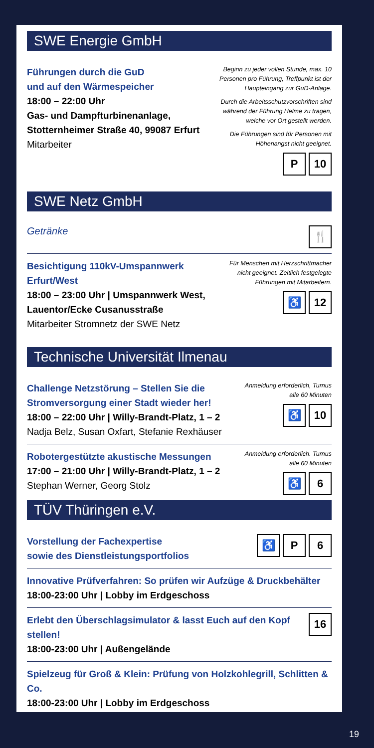SWE Energie GmbH
Führungen durch die GuD
und auf den Wärmespeicher
18:00 – 22:00 Uhr
Gas- und Dampfturbinenanlage,
Stotternheimer Straße 40, 99087 Erfurt
Mitarbeiter
Beginn zu jeder vollen Stunde, max. 10 Personen pro Führung, Treffpunkt ist der Haupteingang zur GuD-Anlage.
Durch die Arbeitsschutzvorschriften sind während der Führung Helme zu tragen, welche vor Ort gestellt werden.
Die Führungen sind für Personen mit Höhenangst nicht geeignet.
P 10
SWE Netz GmbH
Getränke
🍴
Besichtigung 110kV-Umspannwerk Erfurt/West
18:00 – 23:00 Uhr | Umspannwerk West,
Lauentor/Ecke Cusanusstraße
Mitarbeiter Stromnetz der SWE Netz
Für Menschen mit Herzschrittmacher nicht geeignet. Zeitlich festgelegte Führungen mit Mitarbeitern.
♿ 12
Technische Universität Ilmenau
Challenge Netzstörung – Stellen Sie die
Stromversorgung einer Stadt wieder her!
18:00 – 22:00 Uhr | Willy-Brandt-Platz, 1 – 2
Nadja Belz, Susan Oxfart, Stefanie Rexhäuser
Anmeldung erforderlich, Turnus alle 60 Minuten
♿ 10
Robotergestützte akustische Messungen
17:00 – 21:00 Uhr | Willy-Brandt-Platz, 1 – 2
Stephan Werner, Georg Stolz
Anmeldung erforderlich. Turnus alle 60 Minuten
♿ 6
TÜV Thüringen e.V.
Vorstellung der Fachexpertise
sowie des Dienstleistungsportfolios
♿ P 6
Innovative Prüfverfahren: So prüfen wir Aufzüge & Druckbehälter
18:00-23:00 Uhr | Lobby im Erdgeschoss
Erlebt den Überschlagsimulator & lasst Euch auf den Kopf stellen!
18:00-23:00 Uhr | Außengelände
16
Spielzeug für Groß & Klein: Prüfung von Holzkohlegrill, Schlitten & Co.
18:00-23:00 Uhr | Lobby im Erdgeschoss
19